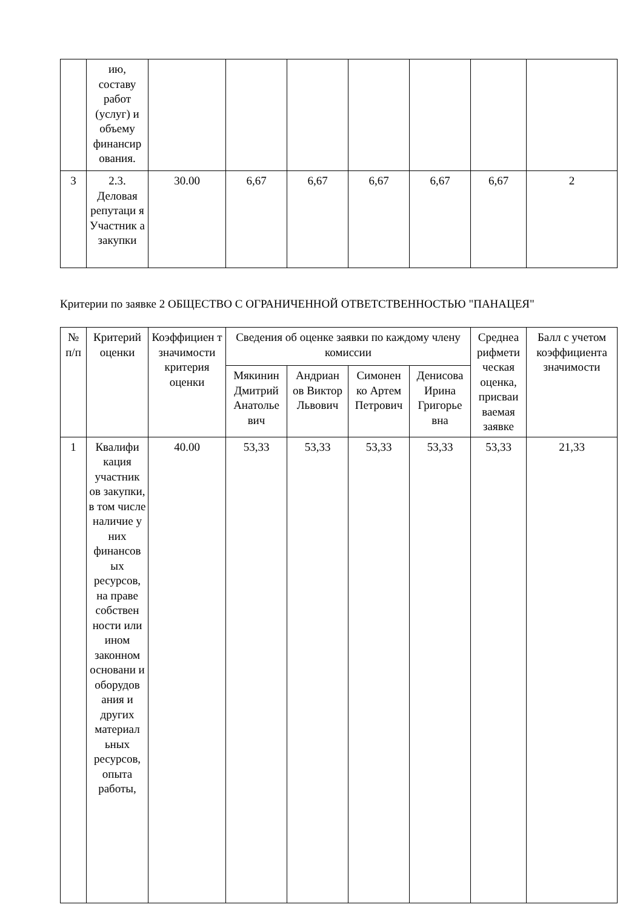| | ию, составу работ (услуг) и объему финансир ования. | | | | | | | |
| 3 | 2.3. Деловая репутаци я Участник а закупки | 30.00 | 6,67 | 6,67 | 6,67 | 6,67 | 6,67 | 2 |
Критерии по заявке 2 ОБЩЕСТВО С ОГРАНИЧЕННОЙ ОТВЕТСТВЕННОСТЬЮ "ПАНАЦЕЯ"
| № п/п | Критерий оценки | Коэффициен т значимости критерия оценки | Сведения об оценке заявки по каждому члену комиссии | | | | Среднеа рифмети ческая оценка, присваи ваемая заявке | Балл с учетом коэффициента значимости |
| --- | --- | --- | --- | --- | --- | --- | --- | --- |
| | | | Мякинин Дмитрий Анатолье вич | Андриан ов Виктор Львович | Симонен ко Артем Петрович | Денисова Ирина Григорье вна | | |
| 1 | Квалифи кация участник ов закупки, в том числе наличие у них финансов ых ресурсов, на праве собствен ности или ином законном основани и оборудов ания и других материал ьных ресурсов, опыта работы, | 40.00 | 53,33 | 53,33 | 53,33 | 53,33 | 53,33 | 21,33 |